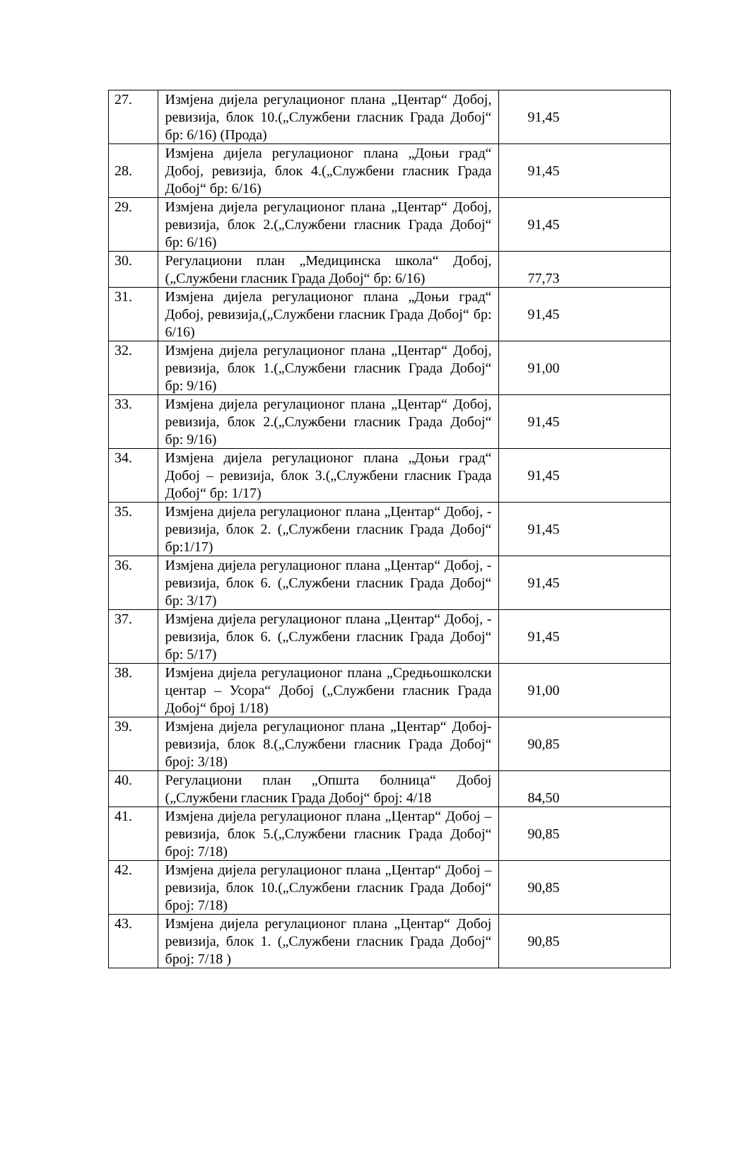| 27. | Измјена дијела регулационог плана „Центар“ Добој, ревизија, блок 10.(„Службени гласник Града Добој“ бр: 6/16) (Прода) | 91,45 |
| 28. | Измјена дијела регулационог плана „Доњи град“ Добој, ревизија, блок 4.(„Службени гласник Града Добој“ бр: 6/16) | 91,45 |
| 29. | Измјена дијела регулационог плана „Центар“ Добој, ревизија, блок 2.(„Службени гласник Града Добој“ бр: 6/16) | 91,45 |
| 30. | Регулациони план „Медицинска школа“ Добој, („Службени гласник Града Добој“ бр: 6/16) | 77,73 |
| 31. | Измјена дијела регулационог плана „Доњи град“ Добој, ревизија,(„Службени гласник Града Добој“ бр: 6/16) | 91,45 |
| 32. | Измјена дијела регулационог плана „Центар“ Добој, ревизија, блок 1.(„Службени гласник Града Добој“ бр: 9/16) | 91,00 |
| 33. | Измјена дијела регулационог плана „Центар“ Добој, ревизија, блок 2.(„Службени гласник Града Добој“ бр: 9/16) | 91,45 |
| 34. | Измјена дијела регулационог плана „Доњи град“ Добој – ревизија, блок 3.(„Службени гласник Града Добој“ бр: 1/17) | 91,45 |
| 35. | Измјена дијела регулационог плана „Центар“ Добој, - ревизија, блок 2. („Службени гласник Града Добој“ бр:1/17) | 91,45 |
| 36. | Измјена дијела регулационог плана „Центар“ Добој, - ревизија, блок 6. („Службени гласник Града Добој“ бр: 3/17) | 91,45 |
| 37. | Измјена дијела регулационог плана „Центар“ Добој, - ревизија, блок 6. („Службени гласник Града Добој“ бр: 5/17) | 91,45 |
| 38. | Измјена дијела регулационог плана „Средњошколски центар – Усора“ Добој („Службени гласник Града Добој“ број 1/18) | 91,00 |
| 39. | Измјена дијела регулационог плана „Центар“ Добој-ревизија, блок 8.(„Службени гласник Града Добој“ број: 3/18) | 90,85 |
| 40. | Регулациони план „Општа болница“ Добој („Службени гласник Града Добој“ број: 4/18 | 84,50 |
| 41. | Измјена дијела регулационог плана „Центар“ Добој – ревизија, блок 5.(„Службени гласник Града Добој“ број: 7/18) | 90,85 |
| 42. | Измјена дијела регулационог плана „Центар“ Добој – ревизија, блок 10.(„Службени гласник Града Добој“ број: 7/18) | 90,85 |
| 43. | Измјена дијела регулационог плана „Центар“ Добој ревизија, блок 1. („Службени гласник Града Добој“ број: 7/18 ) | 90,85 |